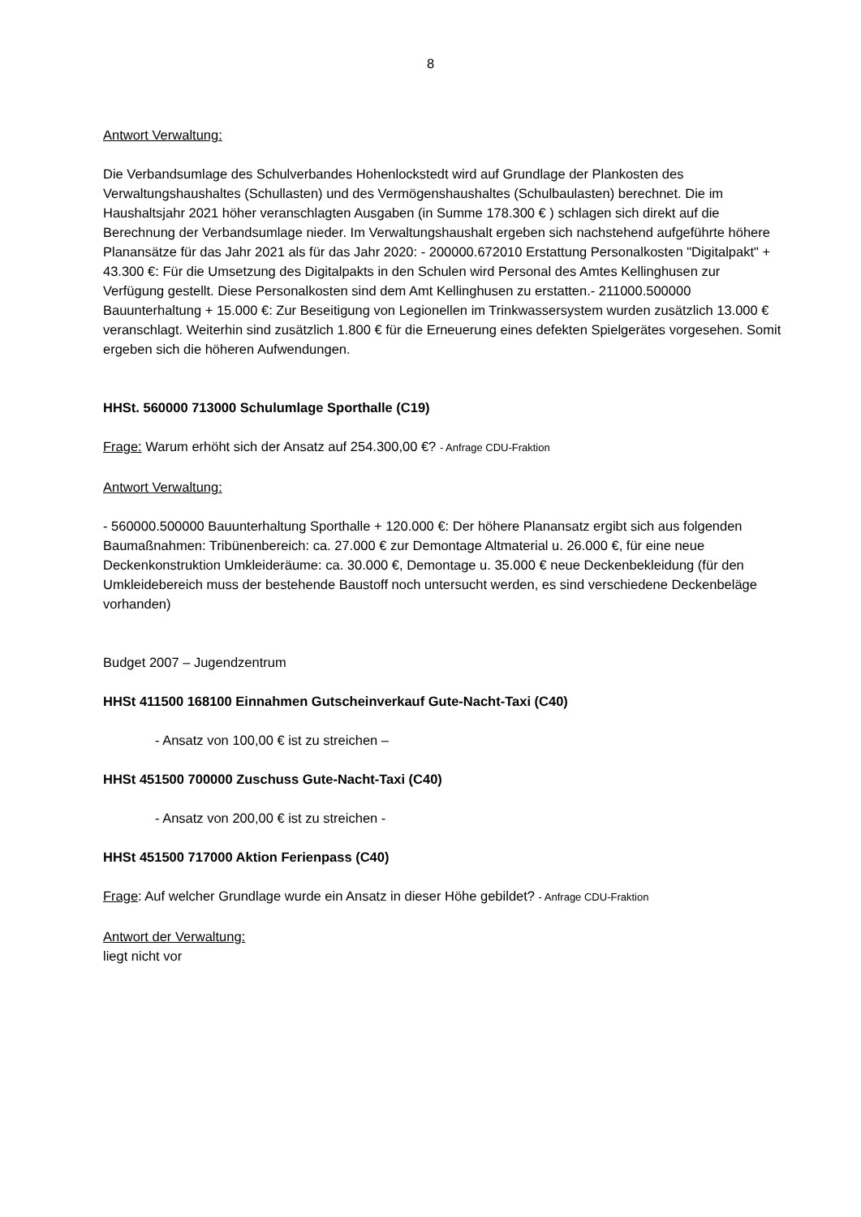8
Antwort Verwaltung:
Die Verbandsumlage des Schulverbandes Hohenlockstedt wird auf Grundlage der Plan­kosten des Verwaltungshaushaltes (Schullasten) und des Vermögenshaushaltes (Schulbaulasten) berechnet. Die im Haushaltsjahr 2021 höher veranschlagten Ausgaben (in Summe 178.300 € ) schlagen sich direkt auf die Berechnung der Verbandsumlage nieder. Im Verwaltungshaushalt ergeben sich nachstehend aufgeführte höhere Planan­sätze für das Jahr 2021 als für das Jahr 2020: - 200000.672010 Erstattung Personalkos­ten "Digitalpakt" + 43.300 €: Für die Umsetzung des Digitalpakts in den Schulen wird Personal des Amtes Kellinghusen zur Verfügung gestellt. Diese Personalkosten sind dem Amt Kellinghusen zu erstatten.- 211000.500000 Bauunterhaltung + 15.000 €: Zur Beseitigung von Legionellen im Trinkwassersystem wurden zusätzlich 13.000 € veran­schlagt. Weiterhin sind zusätzlich 1.800 € für die Erneuerung eines defekten Spielgerä­tes vorgesehen. Somit ergeben sich die höheren Aufwendungen.
HHSt. 560000 713000 Schulumlage Sporthalle (C19)
Frage: Warum erhöht sich der Ansatz auf 254.300,00 €? - Anfrage CDU-Fraktion
Antwort Verwaltung:
- 560000.500000 Bauunterhaltung Sporthalle + 120.000 €: Der höhere Planansatz ergibt sich aus folgenden Baumaßnahmen: Tribünenbereich: ca. 27.000 € zur Demon­tage Altmaterial u. 26.000 €, für eine neue Deckenkonstruktion Umkleideräume: ca. 30.000 €, Demontage u. 35.000 € neue Deckenbekleidung (für den Umkleidebereich muss der bestehende Baustoff noch untersucht werden, es sind verschiedene Decken­beläge vorhanden)
Budget 2007 – Jugendzentrum
HHSt 411500 168100 Einnahmen Gutscheinverkauf Gute-Nacht-Taxi (C40)
- Ansatz von 100,00 € ist zu streichen –
HHSt 451500 700000 Zuschuss Gute-Nacht-Taxi (C40)
- Ansatz von 200,00 € ist zu streichen -
HHSt 451500 717000 Aktion Ferienpass (C40)
Frage: Auf welcher Grundlage wurde ein Ansatz in dieser Höhe gebildet? - Anfrage CDU-Fraktion
Antwort der Verwaltung:
liegt nicht vor